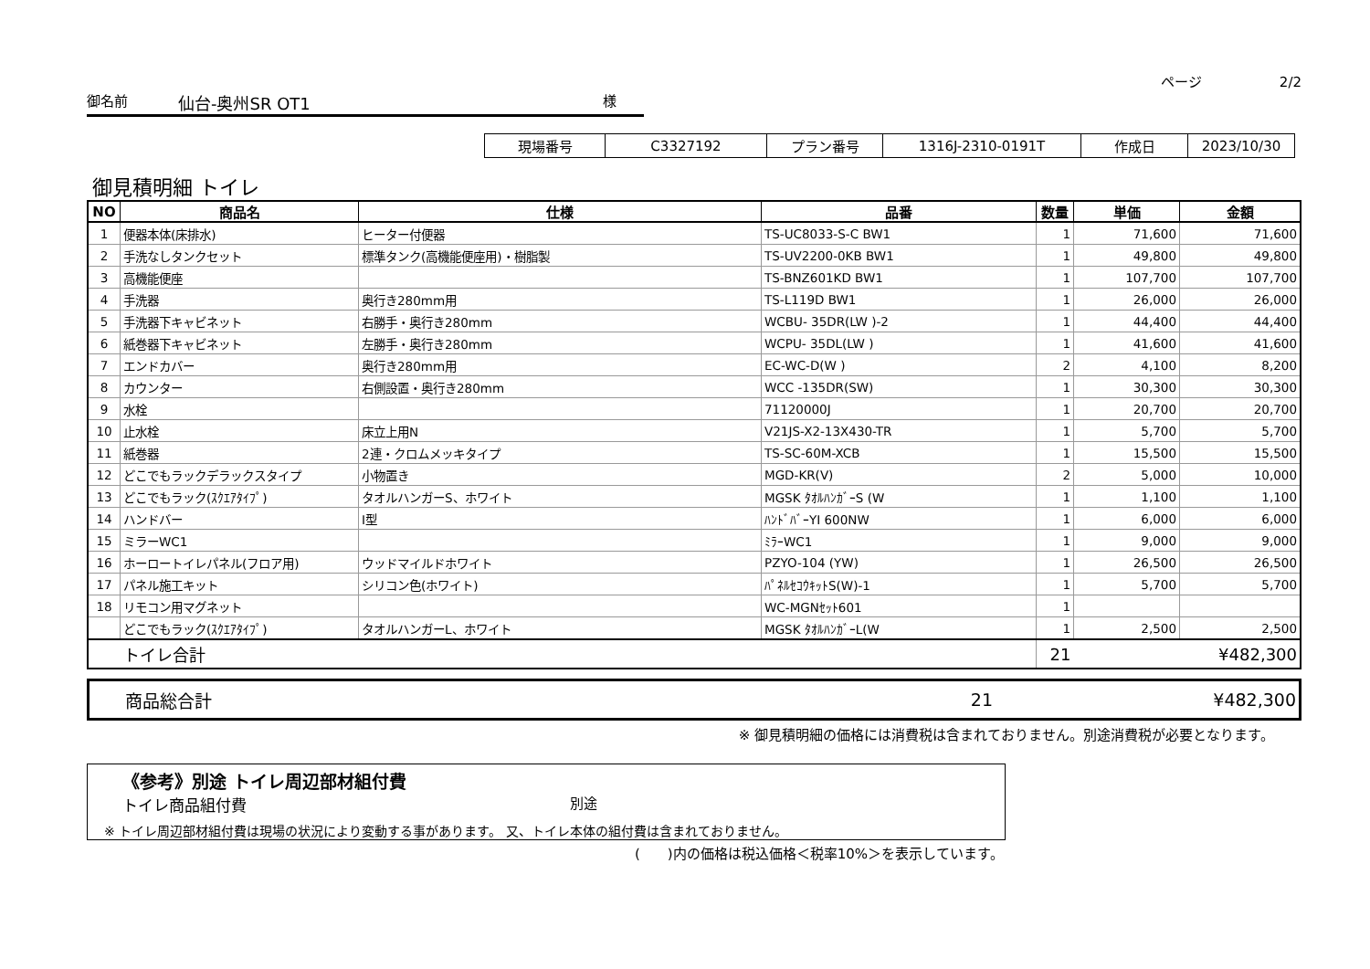ページ 2/2
御名前
仙台-奥州SR OT1
様
| 現場番号 | C3327192 | プラン番号 | 1316J-2310-0191T | 作成日 | 2023/10/30 |
御見積明細 トイレ
| NO | 商品名 | 仕様 | 品番 | 数量 | 単価 | 金額 |
| --- | --- | --- | --- | --- | --- | --- |
| 1 | 便器本体(床排水) | ヒーター付便器 | TS-UC8033-S-C BW1 | 1 | 71,600 | 71,600 |
| 2 | 手洗なしタンクセット | 標準タンク(高機能便座用)・樹脂製 | TS-UV2200-0KB BW1 | 1 | 49,800 | 49,800 |
| 3 | 高機能便座 | | TS-BNZ601KD BW1 | 1 | 107,700 | 107,700 |
| 4 | 手洗器 | 奥行き280mm用 | TS-L119D BW1 | 1 | 26,000 | 26,000 |
| 5 | 手洗器下キャビネット | 右勝手・奥行き280mm | WCBU- 35DR(LW )-2 | 1 | 44,400 | 44,400 |
| 6 | 紙巻器下キャビネット | 左勝手・奥行き280mm | WCPU- 35DL(LW ) | 1 | 41,600 | 41,600 |
| 7 | エンドカバー | 奥行き280mm用 | EC-WC-D(W ) | 2 | 4,100 | 8,200 |
| 8 | カウンター | 右側設置・奥行き280mm | WCC -135DR(SW) | 1 | 30,300 | 30,300 |
| 9 | 水栓 | | 71120000J | 1 | 20,700 | 20,700 |
| 10 | 止水栓 | 床立上用N | V21JS-X2-13X430-TR | 1 | 5,700 | 5,700 |
| 11 | 紙巻器 | 2連・クロムメッキタイプ | TS-SC-60M-XCB | 1 | 15,500 | 15,500 |
| 12 | どこでもラックデラックスタイプ | 小物置き | MGD-KR(V) | 2 | 5,000 | 10,000 |
| 13 | どこでもラック(ｽｸｴｱﾀｲﾌﾟ) | タオルハンガーS、ホワイト | MGSK ﾀｵﾙﾊﾝｶﾞｰS (W | 1 | 1,100 | 1,100 |
| 14 | ハンドバー | I型 | ﾊﾝﾄﾞﾊﾞｰYI 600NW | 1 | 6,000 | 6,000 |
| 15 | ミラーWC1 | | ﾐﾗｰWC1 | 1 | 9,000 | 9,000 |
| 16 | ホーロートイレパネル(フロア用) | ウッドマイルドホワイト | PZYO-104 (YW) | 1 | 26,500 | 26,500 |
| 17 | パネル施工キット | シリコン色(ホワイト) | ﾊﾟﾈﾙｾｺｳｷｯﾄS(W)-1 | 1 | 5,700 | 5,700 |
| 18 | リモコン用マグネット | | WC-MGNｾｯﾄ601 | 1 | | |
| | どこでもラック(ｽｸｴｱﾀｲﾌﾟ) | タオルハンガーL、ホワイト | MGSK ﾀｵﾙﾊﾝｶﾞｰL(W | 1 | 2,500 | 2,500 |
| | トイレ合計 | | | 21 | | ¥482,300 |
| | 商品総合計 | 21 | | ¥482,300 |
※ 御見積明細の価格には消費税は含まれておりません。別途消費税が必要となります。
《参考》別途 トイレ周辺部材組付費
トイレ商品組付費 別途
※ トイレ周辺部材組付費は現場の状況により変動する事があります。 又、トイレ本体の組付費は含まれておりません。
(　　)内の価格は税込価格＜税率10%＞を表示しています。